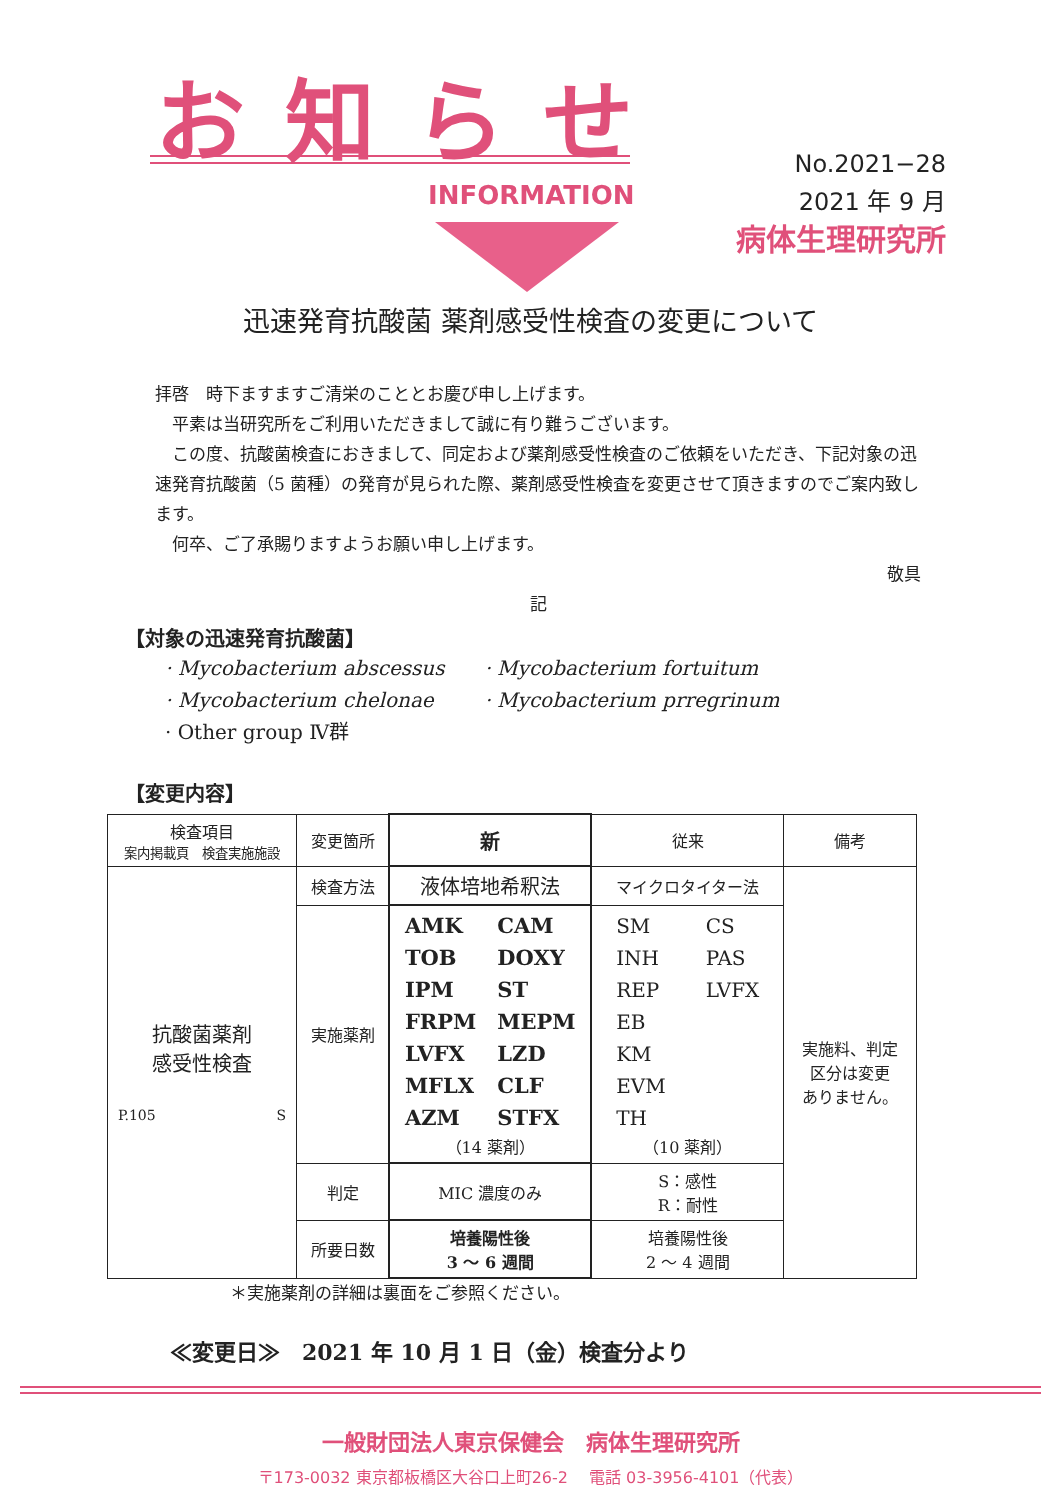お知らせ
INFORMATION
No.2021−28
2021 年 9 月
病体生理研究所
迅速発育抗酸菌 薬剤感受性検査の変更について
拝啓　時下ますますご清栄のこととお慶び申し上げます。
　平素は当研究所をご利用いただきまして誠に有り難うございます。
　この度、抗酸菌検査におきまして、同定および薬剤感受性検査のご依頼をいただき、下記対象の迅速発育抗酸菌（5 菌種）の発育が見られた際、薬剤感受性検査を変更させて頂きますのでご案内致します。
　何卒、ご了承賜りますようお願い申し上げます。
敬具
記
【対象の迅速発育抗酸菌】
· Mycobacterium abscessus
· Mycobacterium chelonae
· Other group Ⅳ群
· Mycobacterium fortuitum
· Mycobacterium prregrinum
【変更内容】
| 検査項目 案内掲載頁 検査実施施設 | 変更箇所 | 新 | 従来 | 備考 |
| --- | --- | --- | --- | --- |
| 抗酸菌薬剤 感受性検査 P.105 S | 検査方法 | 液体培地希釈法 | マイクロタイター法 | 実施料、判定 区分は変更 ありません。 |
| | 実施薬剤 | AMK TOB IPM FRPM LVFX MFLX AZM CAM DOXY ST MEPM LZD CLF STFX （14 薬剤） | SM INH REP EB KM EVM TH CS PAS LVFX （10 薬剤） | |
| | 判定 | MIC 濃度のみ | S：感性 R：耐性 | |
| | 所要日数 | 培養陽性後 3 ～ 6 週間 | 培養陽性後 2 ～ 4 週間 | |
＊実施薬剤の詳細は裏面をご参照ください。
≪変更日≫　2021 年 10 月 1 日（金）検査分より
一般財団法人東京保健会　病体生理研究所
〒173-0032 東京都板橋区大谷口上町26-2　 電話 03-3956-4101（代表）